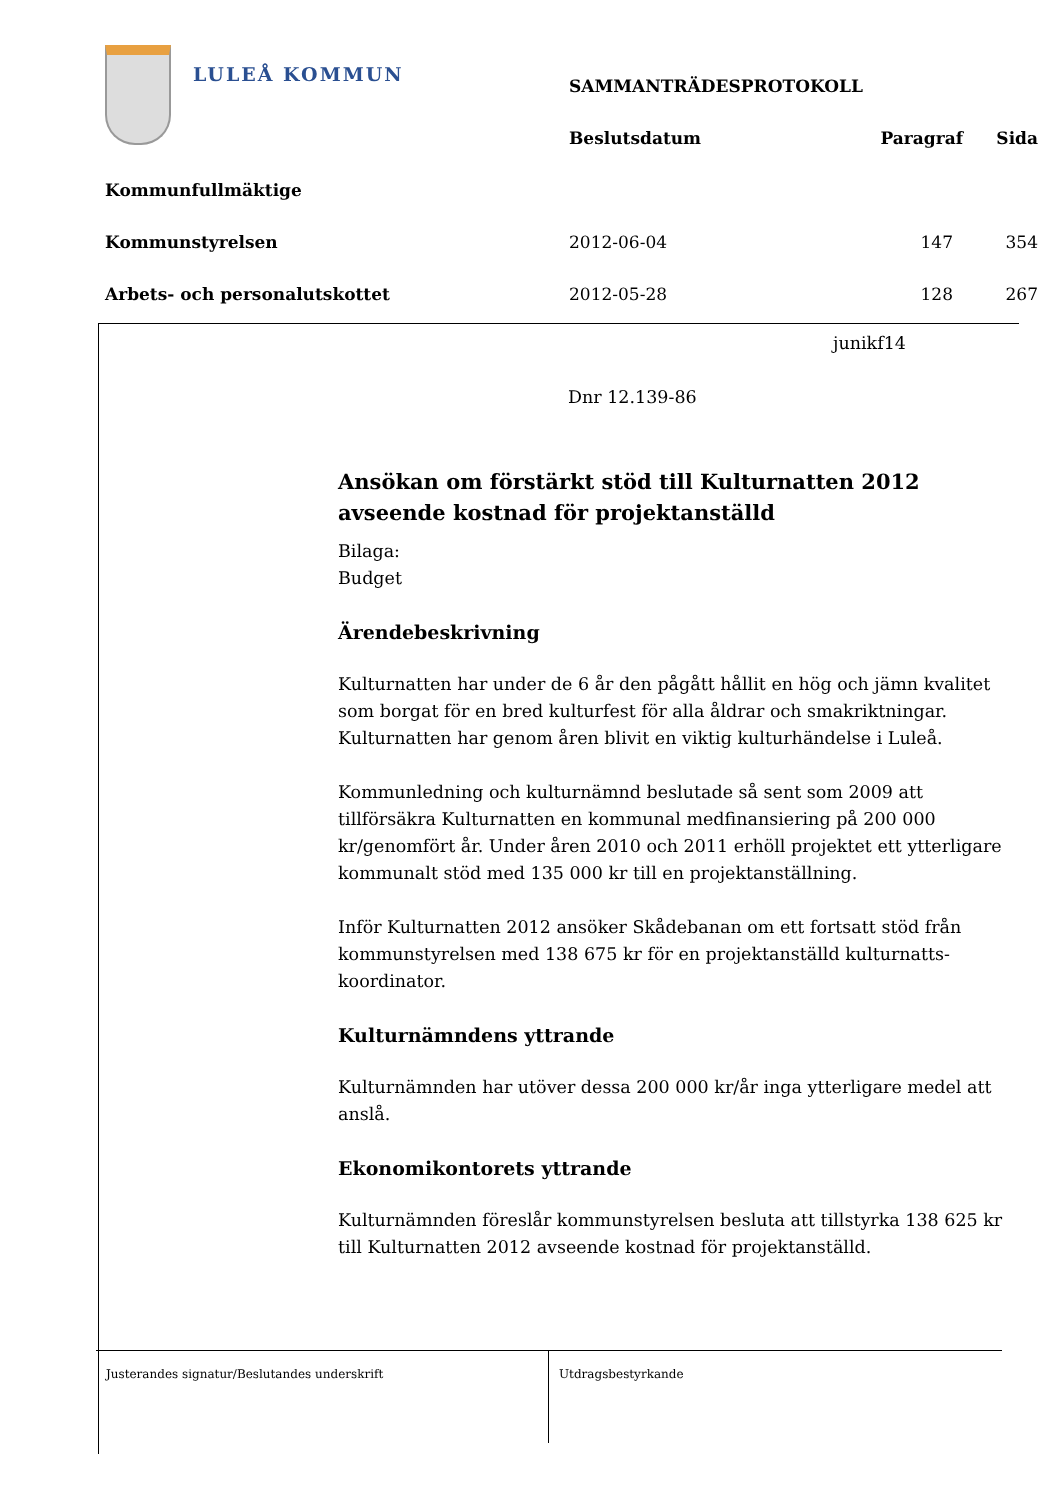LULEÅ KOMMUN
| | SAMMANTRÄDESPROTOKOLL | | |
| | Beslutsdatum | Paragraf | Sida |
| Kommunfullmäktige | | | |
| Kommunstyrelsen | 2012-06-04 | 147 | 354 |
| Arbets- och personalutskottet | 2012-05-28 | 128 | 267 |
junikf14
Dnr 12.139-86
Ansökan om förstärkt stöd till Kulturnatten 2012 avseende kostnad för projektanställd
Bilaga:
Budget
Ärendebeskrivning
Kulturnatten har under de 6 år den pågått hållit en hög och jämn kvalitet som borgat för en bred kulturfest för alla åldrar och smakriktningar. Kulturnatten har genom åren blivit en viktig kulturhändelse i Luleå.
Kommunledning och kulturnämnd beslutade så sent som 2009 att tillförsäkra Kulturnatten en kommunal medfinansiering på 200 000 kr/genomfört år. Under åren 2010 och 2011 erhöll projektet ett ytterligare kommunalt stöd med 135 000 kr till en projektanställning.
Inför Kulturnatten 2012 ansöker Skådebanan om ett fortsatt stöd från kommunstyrelsen med 138 675 kr för en projektanställd kulturnatts-koordinator.
Kulturnämndens yttrande
Kulturnämnden har utöver dessa 200 000 kr/år inga ytterligare medel att anslå.
Ekonomikontorets yttrande
Kulturnämnden föreslår kommunstyrelsen besluta att tillstyrka 138 625 kr till Kulturnatten 2012 avseende kostnad för projektanställd.
Justerandes signatur/Beslutandes underskrift Utdragsbestyrkande